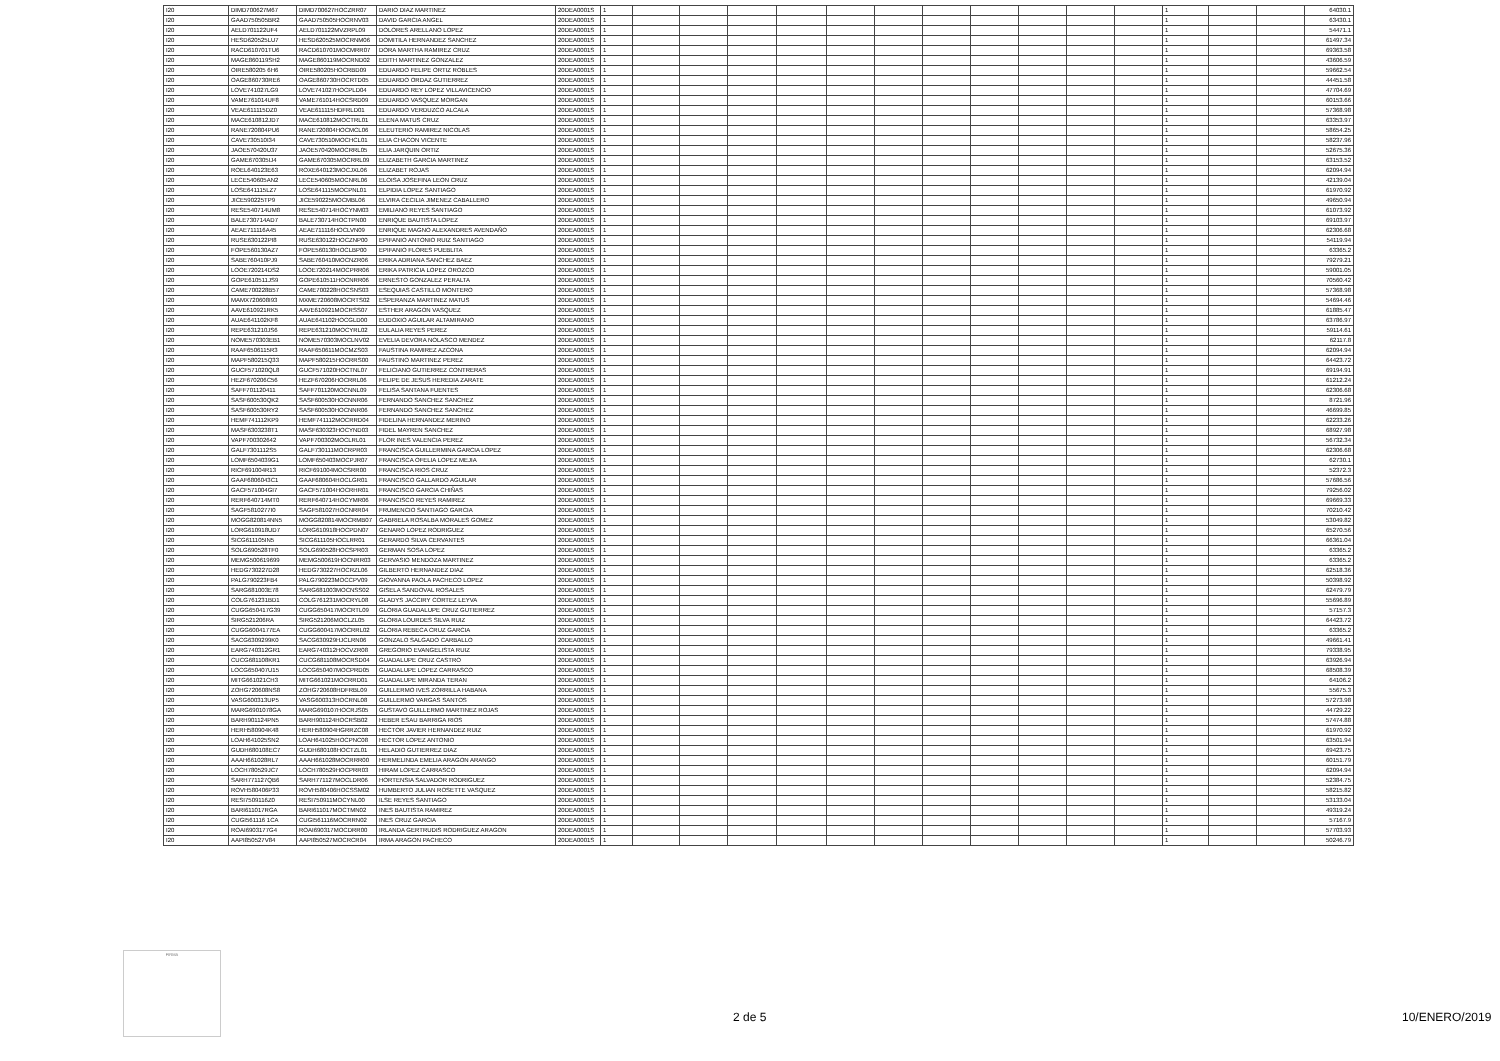| I20 | DIMD700627M67 | DIMD700627HOCZRR07 | DARIO DIAZ MARTINEZ | 20DEA0001S | 1 | | | | | | | | | | | | 1 | | | 64030.1 |
| I20 | GAAD750505BR2 | GAAD750505HOCRNV03 | DAVID GARCIA ANGEL | 20DEA0001S | 1 | | | | | | | | | | | | 1 | | | 63430.1 |
| I20 | AELD701122UF4 | AELD701122MVZRPL09 | DOLORES ARELLANO LOPEZ | 20DEA0001S | 1 | | | | | | | | | | | | 1 | | | 54471.1 |
| I20 | HESD620525LU7 | HESD620525MOCRNM06 | DOMITILA HERNANDEZ SANCHEZ | 20DEA0001S | 1 | | | | | | | | | | | | 1 | | | 61497.34 |
| I20 | RACD610701TU6 | RACD610701MOCMRR07 | DORA MARTHA RAMIREZ CRUZ | 20DEA0001S | 1 | | | | | | | | | | | | 1 | | | 69363.58 |
| I20 | MAGE860119SH2 | MAGE860119MOCRND02 | EDITH MARTINEZ GONZALEZ | 20DEA0001S | 1 | | | | | | | | | | | | 1 | | | 43606.59 |
| I20 | OIRE580205 6H6 | OIRE580205HOCRBD09 | EDUARDO FELIPE ORTIZ ROBLES | 20DEA0001S | 1 | | | | | | | | | | | | 1 | | | 59662.54 |
| I20 | OAGE860730RE6 | OAGE860730HOCRTD05 | EDUARDO ORDAZ GUTIERREZ | 20DEA0001S | 1 | | | | | | | | | | | | 1 | | | 44451.58 |
| I20 | LOVE741027LG9 | LOVE741027HOCPLD04 | EDUARDO REY LOPEZ VILLAVICENCIO | 20DEA0001S | 1 | | | | | | | | | | | | 1 | | | 47704.69 |
| I20 | VAME761014UF8 | VAME761014HOCSRD09 | EDUARDO VASQUEZ MORGAN | 20DEA0001S | 1 | | | | | | | | | | | | 1 | | | 60153.66 |
| I20 | VEAE611115DZ0 | VEAE611115HDFRLD01 | EDUARDO VERDUZCO ALCALA | 20DEA0001S | 1 | | | | | | | | | | | | 1 | | | 57368.98 |
| I20 | MACE610812JD7 | MACE610812MOCTRL01 | ELENA MATUS CRUZ | 20DEA0001S | 1 | | | | | | | | | | | | 1 | | | 63353.97 |
| I20 | RANE720804PU6 | RANE720804HOCMCL06 | ELEUTERIO RAMIREZ NICOLAS | 20DEA0001S | 1 | | | | | | | | | | | | 1 | | | 58654.25 |
| I20 | CAVE730510I34 | CAVE730510MOCHCL01 | ELIA CHACON VICENTE | 20DEA0001S | 1 | | | | | | | | | | | | 1 | | | 58237.96 |
| I20 | JAOE570420U37 | JAOE570420MOCRRL05 | ELIA JARQUIN ORTIZ | 20DEA0001S | 1 | | | | | | | | | | | | 1 | | | 52675.36 |
| I20 | GAME670305IJ4 | GAME670305MOCRRL09 | ELIZABETH GARCIA MARTINEZ | 20DEA0001S | 1 | | | | | | | | | | | | 1 | | | 63153.52 |
| I20 | ROEL640123E63 | ROXE640123MOCJXL06 | ELIZABET ROJAS | 20DEA0001S | 1 | | | | | | | | | | | | 1 | | | 62094.94 |
| I20 | LECE540605AN2 | LECE540605MOCNRL06 | ELOISA JOSEFINA LEON CRUZ | 20DEA0001S | 1 | | | | | | | | | | | | 1 | | | 42139.04 |
| I20 | LOSE641115LZ7 | LOSE641115MOCPNL01 | ELPIDIA LOPEZ SANTIAGO | 20DEA0001S | 1 | | | | | | | | | | | | 1 | | | 61970.92 |
| I20 | JICE590225TP9 | JICE590225MOCMBL06 | ELVIRA CECILIA JIMENEZ CABALLERO | 20DEA0001S | 1 | | | | | | | | | | | | 1 | | | 49650.94 |
| I20 | RESE540714UM8 | RESE540714HOCYNM03 | EMILIANO REYES SANTIAGO | 20DEA0001S | 1 | | | | | | | | | | | | 1 | | | 61073.92 |
| I20 | BALE730714AD7 | BALE730714HOCTPN00 | ENRIQUE BAUTISTA LOPEZ | 20DEA0001S | 1 | | | | | | | | | | | | 1 | | | 69103.97 |
| I20 | AEAE711116A45 | AEAE711116HOCLVN09 | ENRIQUE MAGNO ALEXANDRES AVENDAÑO | 20DEA0001S | 1 | | | | | | | | | | | | 1 | | | 62306.68 |
| I20 | RUSE630122PI8 | RUSE630122HOCZNP00 | EPIFANIO ANTONIO RUIZ SANTIAGO | 20DEA0001S | 1 | | | | | | | | | | | | 1 | | | 54119.94 |
| I20 | FOPE560130AZ7 | FOPE560130HOCLBP00 | EPIFANIO FLORES PUEBLITA | 20DEA0001S | 1 | | | | | | | | | | | | 1 | | | 63365.2 |
| I20 | SABE760410PJ9 | SABE760410MOCNZR06 | ERIKA ADRIANA SANCHEZ BAEZ | 20DEA0001S | 1 | | | | | | | | | | | | 1 | | | 79279.21 |
| I20 | LOOE720214DS2 | LOOE720214MOCPRR06 | ERIKA PATRICIA LOPEZ OROZCO | 20DEA0001S | 1 | | | | | | | | | | | | 1 | | | 59001.05 |
| I20 | GOPE610511JS9 | GOPE610511HOCNRR06 | ERNESTO GONZALEZ PERALTA | 20DEA0001S | 1 | | | | | | | | | | | | 1 | | | 70560.42 |
| I20 | CAME700228B57 | CAME700228HOCSNS03 | ESEQUIAS CASTILLO MONTERO | 20DEA0001S | 1 | | | | | | | | | | | | 1 | | | 57368.98 |
| I20 | MAMX720608I93 | MXME720608MOCRTS02 | ESPERANZA MARTINEZ MATUS | 20DEA0001S | 1 | | | | | | | | | | | | 1 | | | 54694.46 |
| I20 | AAVE610921RK5 | AAVE610921MOCRSS07 | ESTHER ARAGON VASQUEZ | 20DEA0001S | 1 | | | | | | | | | | | | 1 | | | 61885.47 |
| I20 | AUAE641102KF8 | AUAE641102HOCGLD00 | EUDOXIO AGUILAR ALTAMIRANO | 20DEA0001S | 1 | | | | | | | | | | | | 1 | | | 63786.97 |
| I20 | REPE631210JS6 | REPE631210MOCYRL02 | EULALIA REYES PEREZ | 20DEA0001S | 1 | | | | | | | | | | | | 1 | | | 59114.61 |
| I20 | NOME570303EB1 | NOME570303MOCLNV02 | EVELIA DEVORA NOLASCO MENDEZ | 20DEA0001S | 1 | | | | | | | | | | | | 1 | | | 62117.8 |
| I20 | RAAF6506115R3 | RAAF650611MOCMZS03 | FAUSTINA RAMIREZ AZCONA | 20DEA0001S | 1 | | | | | | | | | | | | 1 | | | 62094.94 |
| I20 | MAPF580215Q33 | MAPF580215HOCRRS00 | FAUSTINO MARTINEZ PEREZ | 20DEA0001S | 1 | | | | | | | | | | | | 1 | | | 64423.72 |
| I20 | GUCF571020QL8 | GUCF571020HOCTNL07 | FELICIANO GUTIERREZ CONTRERAS | 20DEA0001S | 1 | | | | | | | | | | | | 1 | | | 69194.91 |
| I20 | HEZF670206C56 | HEZF670206HOCRRL06 | FELIPE DE JESUS HEREDIA ZARATE | 20DEA0001S | 1 | | | | | | | | | | | | 1 | | | 61212.24 |
| I20 | SAFF701120411 | SAFF701120MOCNNL09 | FELISA SANTANA FUENTES | 20DEA0001S | 1 | | | | | | | | | | | | 1 | | | 62306.68 |
| I20 | SASF600530QK2 | SASF600530HOCNNR06 | FERNANDO SANCHEZ SANCHEZ | 20DEA0001S | 1 | | | | | | | | | | | | 1 | | | 8721.96 |
| I20 | SASF600530RY2 | SASF600530HOCNNR06 | FERNANDO SANCHEZ SANCHEZ | 20DEA0001S | 1 | | | | | | | | | | | | 1 | | | 46699.85 |
| I20 | HEMF741112KP9 | HEMF741112MOCRRD04 | FIDELINA HERNANDEZ MERINO | 20DEA0001S | 1 | | | | | | | | | | | | 1 | | | 62233.26 |
| I20 | MASF6303238T1 | MASF630323HOCYND03 | FIDEL MAYREN SANCHEZ | 20DEA0001S | 1 | | | | | | | | | | | | 1 | | | 68927.98 |
| I20 | VAPF700302642 | VAPF700302MOCLRL01 | FLOR INES VALENCIA PEREZ | 20DEA0001S | 1 | | | | | | | | | | | | 1 | | | 56732.34 |
| I20 | GALF7301112S5 | GALF730111MOCRPR03 | FRANCISCA GUILLERMINA GARCIA LOPEZ | 20DEA0001S | 1 | | | | | | | | | | | | 1 | | | 62306.68 |
| I20 | LOMF6504039G1 | LOMF650403MOCPJR07 | FRANCISCA OFELIA LOPEZ MEJIA | 20DEA0001S | 1 | | | | | | | | | | | | 1 | | | 62730.1 |
| I20 | RICF691004R13 | RICF691004MOCSRR00 | FRANCISCA RIOS CRUZ | 20DEA0001S | 1 | | | | | | | | | | | | 1 | | | 52372.3 |
| I20 | GAAF6806043C1 | GAAF680604HOCLGR01 | FRANCISCO GALLARDO AGUILAR | 20DEA0001S | 1 | | | | | | | | | | | | 1 | | | 57686.56 |
| I20 | GACF571004GI7 | GACF571004HOCRHR01 | FRANCISCO GARCIA CHIÑAS | 20DEA0001S | 1 | | | | | | | | | | | | 1 | | | 79256.02 |
| I20 | RERF640714MT0 | RERF640714HOCYMR06 | FRANCISCO REYES RAMIREZ | 20DEA0001S | 1 | | | | | | | | | | | | 1 | | | 69669.33 |
| I20 | SAGF5810277I0 | SAGF581027HOCNRR04 | FRUMENCIO SANTIAGO GARCIA | 20DEA0001S | 1 | | | | | | | | | | | | 1 | | | 70210.42 |
| I20 | MOGG820814NN5 | MOGG820814MOCRMB07 | GABRIELA ROSALBA MORALES GOMEZ | 20DEA0001S | 1 | | | | | | | | | | | | 1 | | | 53049.82 |
| I20 | LORG610918UD7 | LORG610918HOCPDN07 | GENARO LOPEZ RODRIGUEZ | 20DEA0001S | 1 | | | | | | | | | | | | 1 | | | 65270.56 |
| I20 | SICG611105IN5 | SICG611105HOCLRR01 | GERARDO SILVA CERVANTES | 20DEA0001S | 1 | | | | | | | | | | | | 1 | | | 66361.04 |
| I20 | SOLG690528TF0 | SOLG690528HOCSPR03 | GERMAN SOSA LOPEZ | 20DEA0001S | 1 | | | | | | | | | | | | 1 | | | 63365.2 |
| I20 | MEMG500619699 | MEMG500619HOCNRR03 | GERVASIO MENDOZA MARTINEZ | 20DEA0001S | 1 | | | | | | | | | | | | 1 | | | 63365.2 |
| I20 | HEDG730227D28 | HEDG730227HOCRZL06 | GILBERTO HERNANDEZ DIAZ | 20DEA0001S | 1 | | | | | | | | | | | | 1 | | | 62518.36 |
| I20 | PALG790223FB4 | PALG790223MOCCPV09 | GIOVANNA PAOLA PACHECO LOPEZ | 20DEA0001S | 1 | | | | | | | | | | | | 1 | | | 50398.92 |
| I20 | SARG681003E78 | SARG681003MOCNSS02 | GISELA SANDOVAL ROSALES | 20DEA0001S | 1 | | | | | | | | | | | | 1 | | | 62479.79 |
| I20 | COLG761231BD1 | COLG761231MOCRYL08 | GLADYS JACCIRY CORTEZ LEYVA | 20DEA0001S | 1 | | | | | | | | | | | | 1 | | | 55696.89 |
| I20 | CUGG650417G39 | CUGG650417MOCRTL09 | GLORIA GUADALUPE CRUZ GUTIERREZ | 20DEA0001S | 1 | | | | | | | | | | | | 1 | | | 57157.3 |
| I20 | SIRG521206RA | SIRG521206MOCLZL05 | GLORIA LOURDES SILVA RUIZ | 20DEA0001S | 1 | | | | | | | | | | | | 1 | | | 64423.72 |
| I20 | CUGG6004177EA | CUGG600417MOCRRL02 | GLORIA REBECA CRUZ GARCIA | 20DEA0001S | 1 | | | | | | | | | | | | 1 | | | 63365.2 |
| I20 | SACG6309299K0 | SACG630929HJCLRN06 | GONZALO SALGADO CARBALLO | 20DEA0001S | 1 | | | | | | | | | | | | 1 | | | 49661.41 |
| I20 | EARG740312GR1 | EARG740312HOCVZR08 | GREGORIO EVANGELISTA RUIZ | 20DEA0001S | 1 | | | | | | | | | | | | 1 | | | 79338.95 |
| I20 | CUCG681108KR1 | CUCG681108MOCRSD04 | GUADALUPE CRUZ CASTRO | 20DEA0001S | 1 | | | | | | | | | | | | 1 | | | 63926.94 |
| I20 | LOCG650407U15 | LOCG650407MOCPRD05 | GUADALUPE LOPEZ CARRASCO | 20DEA0001S | 1 | | | | | | | | | | | | 1 | | | 68508.39 |
| I20 | MITG661021CH3 | MITG661021MOCRRD01 | GUADALUPE MIRANDA TERAN | 20DEA0001S | 1 | | | | | | | | | | | | 1 | | | 64106.2 |
| I20 | ZOHG720608NS8 | ZOHG720608HDFRBL09 | GUILLERMO IVES ZORRILLA HABANA | 20DEA0001S | 1 | | | | | | | | | | | | 1 | | | 55675.3 |
| I20 | VASG600313UP5 | VASG600313HOCRNL08 | GUILLERMO VARGAS SANTOS | 20DEA0001S | 1 | | | | | | | | | | | | 1 | | | 57273.98 |
| I20 | MARG6901078GA | MARG690107HOCRJS05 | GUSTAVO GUILLERMO MARTINEZ ROJAS | 20DEA0001S | 1 | | | | | | | | | | | | 1 | | | 44729.22 |
| I20 | BARH901124PN5 | BARH901124HOCRSB02 | HEBER ESAU BARRIGA RIOS | 20DEA0001S | 1 | | | | | | | | | | | | 1 | | | 57474.88 |
| I20 | HERH580904K48 | HERH580904HGRRZC08 | HECTOR JAVIER HERNANDEZ RUIZ | 20DEA0001S | 1 | | | | | | | | | | | | 1 | | | 61970.92 |
| I20 | LOAH641025SN2 | LOAH641025HOCPNC08 | HECTOR LOPEZ ANTONIO | 20DEA0001S | 1 | | | | | | | | | | | | 1 | | | 63501.94 |
| I20 | GUDH680108EC7 | GUDH680108HOCTZL01 | HELADIO GUTIERREZ DIAZ | 20DEA0001S | 1 | | | | | | | | | | | | 1 | | | 69423.75 |
| I20 | AAAH661028RL7 | AAAH661028MOCRRR00 | HERMELINDA EMELIA ARAGON ARANGO | 20DEA0001S | 1 | | | | | | | | | | | | 1 | | | 60151.79 |
| I20 | LOCH780529JC7 | LOCH780529HOCPRR03 | HIRAM LOPEZ CARRASCO | 20DEA0001S | 1 | | | | | | | | | | | | 1 | | | 62094.94 |
| I20 | SARH771127QB6 | SARH771127MOCLDR06 | HORTENSIA SALVADOR RODRIGUEZ | 20DEA0001S | 1 | | | | | | | | | | | | 1 | | | 52384.75 |
| I20 | ROVH580406P33 | ROVH580406HOCSSM02 | HUMBERTO JULIAN ROSETTE VASQUEZ | 20DEA0001S | 1 | | | | | | | | | | | | 1 | | | 58215.82 |
| I20 | RESI7509116Z0 | RESI750911MOCYNL00 | ILSE REYES SANTIAGO | 20DEA0001S | 1 | | | | | | | | | | | | 1 | | | 53133.04 |
| I20 | BARI611017RGA | BARI611017MOCTMN02 | INES BAUTISTA RAMIREZ | 20DEA0001S | 1 | | | | | | | | | | | | 1 | | | 49319.24 |
| I20 | CUGI561116 1CA | CUGI561116MOCRRN02 | INES CRUZ GARCIA | 20DEA0001S | 1 | | | | | | | | | | | | 1 | | | 57167.9 |
| I20 | ROAI6903177G4 | ROAI690317MOCDRR00 | IRLANDA GERTRUDIS RODRIGUEZ ARAGON | 20DEA0001S | 1 | | | | | | | | | | | | 1 | | | 57703.93 |
| I20 | AAPI850527V84 | AAPI850527MOCRCR04 | IRMA ARAGON PACHECO | 20DEA0001S | 1 | | | | | | | | | | | | 1 | | | 50246.79 |
FIRMA
2 de 5 10/ENERO/2019